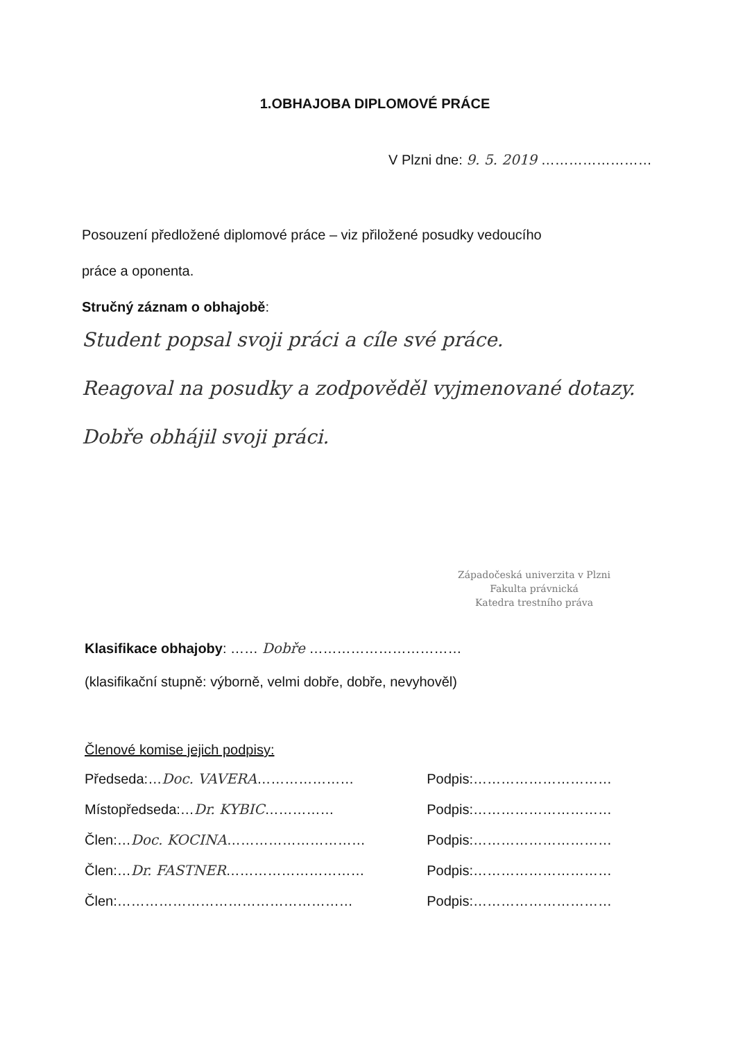1.OBHAJOBA DIPLOMOVÉ PRÁCE
V Plzni dne: 9. 5. 2019 ……………………
Posouzení předložené diplomové práce – viz přiložené posudky vedoucího
práce a oponenta.
Stručný záznam o obhajobě:
Student popsal svoji práci a cíle své práce.
Reagoval na posudky a zodpověděl vyjmenované dotazy.
Dobře obhájil svoji práci.
Západočeská univerzita v Plzni
Fakulta právnická
Katedra trestního práva
Klasifikace obhajoby: …… Dobře ……………………………
(klasifikační stupně: výborně, velmi dobře, dobře, nevyhověl)
Členové komise jejich podpisy:
Předseda:…Doc. VAVERA………………… Podpis:…………………………
Místopředseda:…Dr. KYBIC…………… Podpis:…………………………
Člen:…Doc. KOCINA………………………… Podpis:…………………………
Člen:…Dr. FASTNER………………………… Podpis:…………………………
Člen:…………………………………………… Podpis:…………………………